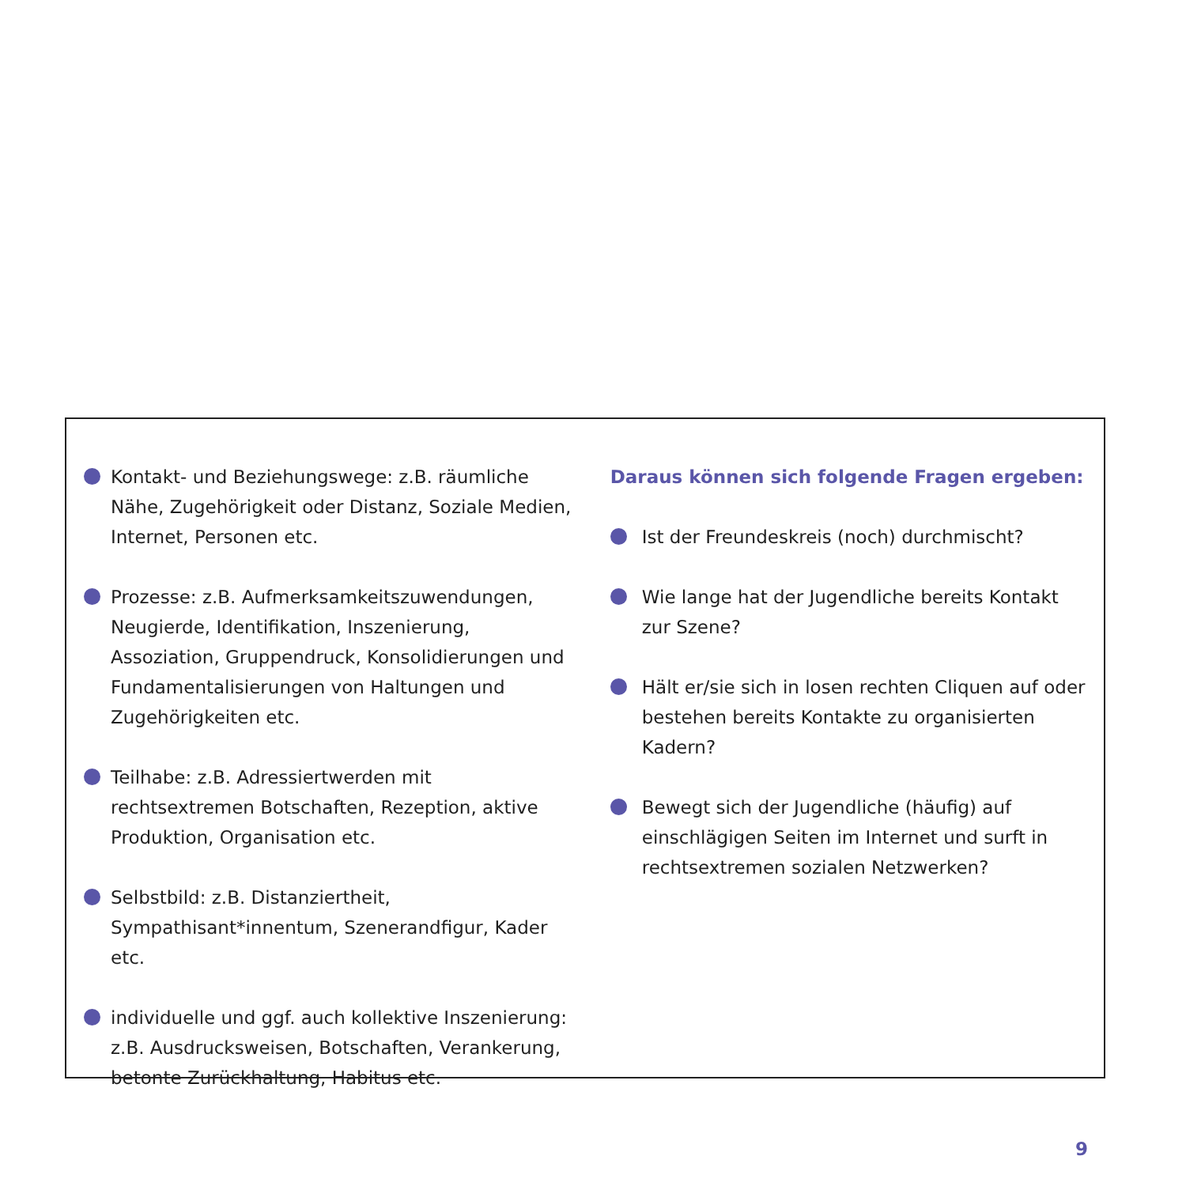Kontakt- und Beziehungswege: z.B. räumliche Nähe, Zugehörigkeit oder Distanz, Soziale Medien, Internet, Personen etc.
Prozesse: z.B. Aufmerksamkeitszuwendungen, Neugierde, Identifikation, Inszenierung, Assoziation, Gruppendruck, Konsolidierungen und Fundamentalisierungen von Haltungen und Zugehörigkeiten etc.
Teilhabe: z.B. Adressiertwerden mit rechtsextremen Botschaften, Rezeption, aktive Produktion, Organisation etc.
Selbstbild: z.B. Distanziertheit, Sympathisant*innentum, Szenerandfigur, Kader etc.
individuelle und ggf. auch kollektive Inszenierung: z.B. Ausdrucksweisen, Botschaften, Verankerung, betonte Zurückhaltung, Habitus etc.
Daraus können sich folgende Fragen ergeben:
Ist der Freundeskreis (noch) durchmischt?
Wie lange hat der Jugendliche bereits Kontakt zur Szene?
Hält er/sie sich in losen rechten Cliquen auf oder bestehen bereits Kontakte zu organisierten Kadern?
Bewegt sich der Jugendliche (häufig) auf einschlägigen Seiten im Internet und surft in rechtsextremen sozialen Netzwerken?
9